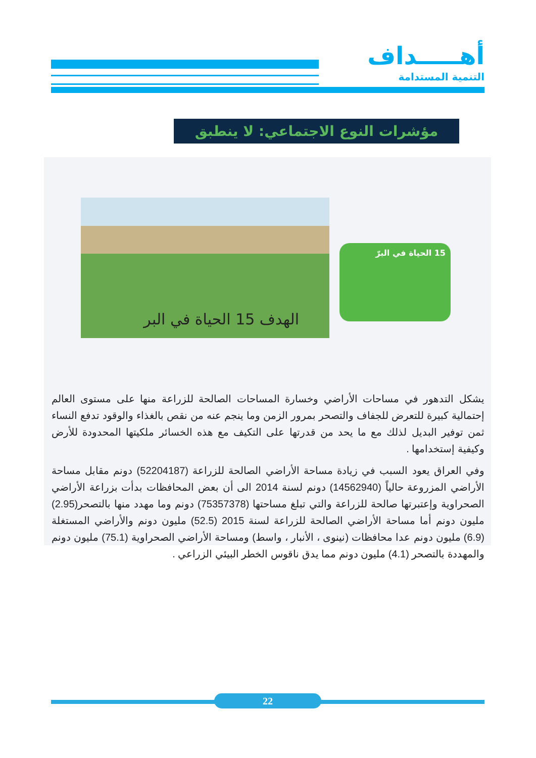أهـــــداف
التنمية المستدامة
مؤشرات النوع الاجتماعي: لا ينطبق
الهدف 15 الحياة في البر
15 الحياة في البرّ
يشكل التدهور في مساحات الأراضي وخسارة المساحات الصالحة للزراعة منها على مستوى العالم إحتمالية كبيرة للتعرض للجفاف والتصحر بمرور الزمن وما ينجم عنه من نقص بالغذاء والوقود تدفع النساء ثمن توفير البديل لذلك مع ما يحد من قدرتها على التكيف مع هذه الخسائر ملكيتها المحدودة للأرض وكيفية إستخدامها .
وفي العراق يعود السبب في زيادة مساحة الأراضي الصالحة للزراعة (52204187) دونم مقابل مساحة الأراضي المزروعة حالياً (14562940) دونم لسنة 2014 الى أن بعض المحافظات بدأت بزراعة الأراضي الصحراوية وإعتبرتها صالحة للزراعة والتي تبلغ مساحتها (75357378) دونم وما مهدد منها بالتصحر(2.95) مليون دونم أما مساحة الأراضي الصالحة للزراعة لسنة 2015 (52.5) مليون دونم والأراضي المستغلة (6.9) مليون دونم عدا محافظات (نينوى ، الأنبار ، واسط) ومساحة الأراضي الصحراوية (75.1) مليون دونم والمهددة بالتصحر (4.1) مليون دونم مما يدق ناقوس الخطر البيئي الزراعي .
22